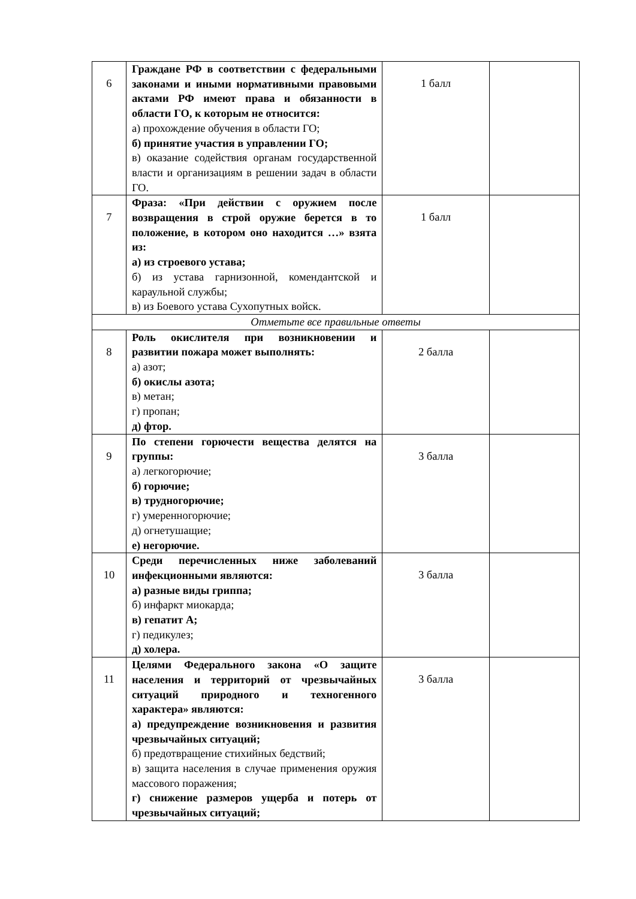| 6 | Граждане РФ в соответствии с федеральными законами и иными нормативными правовыми актами РФ имеют права и обязанности в области ГО, к которым не относится: а) прохождение обучения в области ГО; б) принятие участия в управлении ГО; в) оказание содействия органам государственной власти и организациям в решении задач в области ГО. | 1 балл | |
| 7 | Фраза: «При действии с оружием после возвращения в строй оружие берется в то положение, в котором оно находится …» взята из: а) из строевого устава; б) из устава гарнизонной, комендантской и караульной службы; в) из Боевого устава Сухопутных войск. | 1 балл | |
| Отметьте все правильные ответы | | | |
| 8 | Роль окислителя при возникновении и развитии пожара может выполнять: а) азот; б) окислы азота; в) метан; г) пропан; д) фтор. | 2 балла | |
| 9 | По степени горючести вещества делятся на группы: а) легкогорючие; б) горючие; в) трудногорючие; г) умеренногорючие; д) огнетушащие; е) негорючие. | 3 балла | |
| 10 | Среди перечисленных ниже заболеваний инфекционными являются: а) разные виды гриппа; б) инфаркт миокарда; в) гепатит А; г) педикулез; д) холера. | 3 балла | |
| 11 | Целями Федерального закона «О защите населения и территорий от чрезвычайных ситуаций природного и техногенного характера» являются: а) предупреждение возникновения и развития чрезвычайных ситуаций; б) предотвращение стихийных бедствий; в) защита населения в случае применения оружия массового поражения; г) снижение размеров ущерба и потерь от чрезвычайных ситуаций; | 3 балла | |